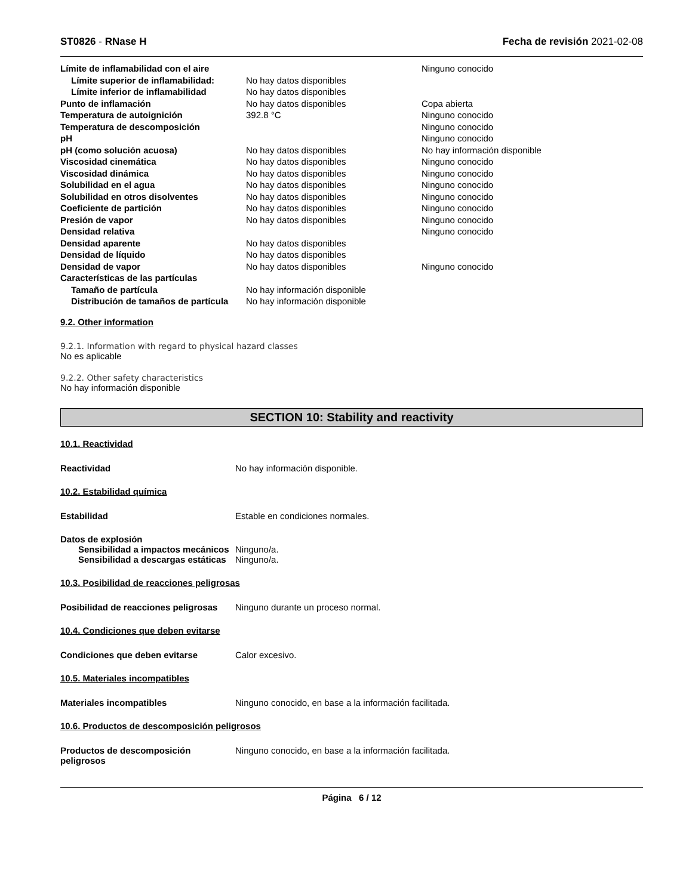ST0826 - RNase H Fecha de revisión 2021-02-08
| Límite de inflamabilidad con el aire | | Ninguno conocido |
| Límite superior de inflamabilidad: | No hay datos disponibles | |
| Límite inferior de inflamabilidad | No hay datos disponibles | |
| Punto de inflamación | No hay datos disponibles | Copa abierta |
| Temperatura de autoignición | 392.8 °C | Ninguno conocido |
| Temperatura de descomposición | | Ninguno conocido |
| pH | | Ninguno conocido |
| pH (como solución acuosa) | No hay datos disponibles | No hay información disponible |
| Viscosidad cinemática | No hay datos disponibles | Ninguno conocido |
| Viscosidad dinámica | No hay datos disponibles | Ninguno conocido |
| Solubilidad en el agua | No hay datos disponibles | Ninguno conocido |
| Solubilidad en otros disolventes | No hay datos disponibles | Ninguno conocido |
| Coeficiente de partición | No hay datos disponibles | Ninguno conocido |
| Presión de vapor | No hay datos disponibles | Ninguno conocido |
| Densidad relativa | | Ninguno conocido |
| Densidad aparente | No hay datos disponibles | |
| Densidad de líquido | No hay datos disponibles | |
| Densidad de vapor | No hay datos disponibles | Ninguno conocido |
| Características de las partículas | | |
| Tamaño de partícula | No hay información disponible | |
| Distribución de tamaños de partícula | No hay información disponible | |
9.2. Other information
9.2.1. Information with regard to physical hazard classes
No es aplicable
9.2.2. Other safety characteristics
No hay información disponible
SECTION 10: Stability and reactivity
10.1. Reactividad
Reactividad No hay información disponible.
10.2. Estabilidad química
Estabilidad Estable en condiciones normales.
Datos de explosión
Sensibilidad a impactos mecánicos
Ninguno/a.
Sensibilidad a descargas estáticas
Ninguno/a.
10.3. Posibilidad de reacciones peligrosas
Posibilidad de reacciones peligrosas
Ninguno durante un proceso normal.
10.4. Condiciones que deben evitarse
Condiciones que deben evitarse Calor excesivo.
10.5. Materiales incompatibles
Materiales incompatibles Ninguno conocido, en base a la información facilitada.
10.6. Productos de descomposición peligrosos
Productos de descomposición peligrosos
Ninguno conocido, en base a la información facilitada.
Página 6 / 12